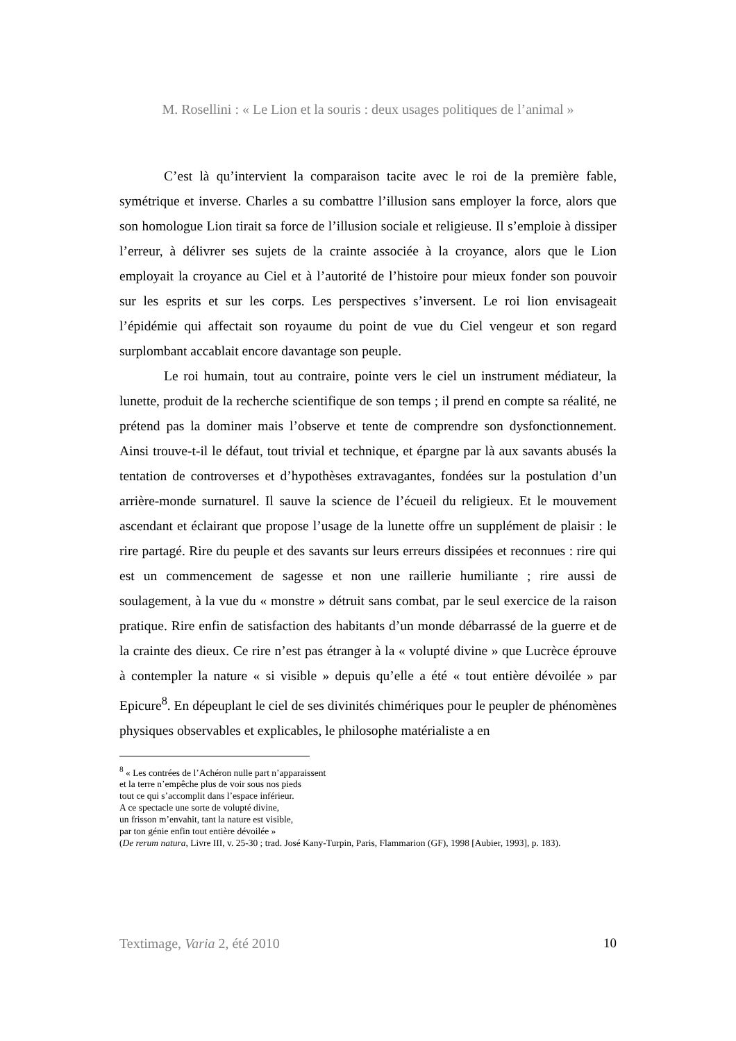M. Rosellini : « Le Lion et la souris : deux usages politiques de l’animal »
C’est là qu’intervient la comparaison tacite avec le roi de la première fable, symétrique et inverse. Charles a su combattre l’illusion sans employer la force, alors que son homologue Lion tirait sa force de l’illusion sociale et religieuse. Il s’emploie à dissiper l’erreur, à délivrer ses sujets de la crainte associée à la croyance, alors que le Lion employait la croyance au Ciel et à l’autorité de l’histoire pour mieux fonder son pouvoir sur les esprits et sur les corps. Les perspectives s’inversent. Le roi lion envisageait l’épidémie qui affectait son royaume du point de vue du Ciel vengeur et son regard surplombant accablait encore davantage son peuple.
Le roi humain, tout au contraire, pointe vers le ciel un instrument médiateur, la lunette, produit de la recherche scientifique de son temps ; il prend en compte sa réalité, ne prétend pas la dominer mais l’observe et tente de comprendre son dysfonctionnement. Ainsi trouve-t-il le défaut, tout trivial et technique, et épargne par là aux savants abusés la tentation de controverses et d’hypothèses extravagantes, fondées sur la postulation d’un arrière-monde surnaturel. Il sauve la science de l’écueil du religieux. Et le mouvement ascendant et éclairant que propose l’usage de la lunette offre un supplément de plaisir : le rire partagé. Rire du peuple et des savants sur leurs erreurs dissipées et reconnues : rire qui est un commencement de sagesse et non une raillerie humiliante ; rire aussi de soulagement, à la vue du « monstre » détruit sans combat, par le seul exercice de la raison pratique. Rire enfin de satisfaction des habitants d’un monde débarrassé de la guerre et de la crainte des dieux. Ce rire n’est pas étranger à la « volupté divine » que Lucrèce éprouve à contempler la nature « si visible » depuis qu’elle a été « tout entière dévoilée » par Epicure<sup>8</sup>. En dépeuplant le ciel de ses divinités chimériques pour le peupler de phénomènes physiques observables et explicables, le philosophe matérialiste a en
<sup>8</sup> « Les contrées de l’Achéron nulle part n’apparaissent
et la terre n’empêche plus de voir sous nos pieds
tout ce qui s’accomplit dans l’espace inférieur.
A ce spectacle une sorte de volupté divine,
un frisson m’envahit, tant la nature est visible,
par ton génie enfin tout entière dévoilée »
(De rerum natura, Livre III, v. 25-30 ; trad. José Kany-Turpin, Paris, Flammarion (GF), 1998 [Aubier, 1993], p. 183).
10 Textimage, Varia 2, été 2010